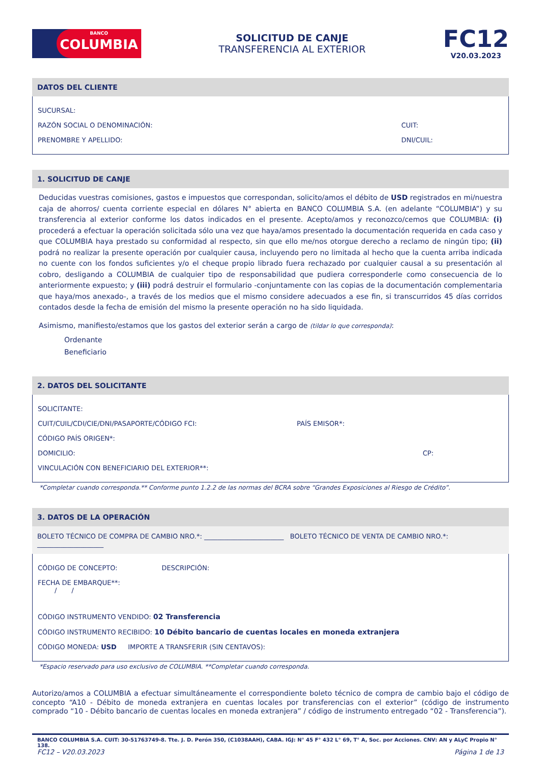BANCO COLUMBIA
SOLICITUD DE CANJE
TRANSFERENCIA AL EXTERIOR
FC12
V20.03.2023
DATOS DEL CLIENTE
SUCURSAL:
RAZÓN SOCIAL O DENOMINACIÓN: CUIT:
PRENOMBRE Y APELLIDO: DNI/CUIL:
1. SOLICITUD DE CANJE
Deducidas vuestras comisiones, gastos e impuestos que correspondan, solicito/amos el débito de USD registrados en mi/nuestra caja de ahorros/ cuenta corriente especial en dólares N° abierta en BANCO COLUMBIA S.A. (en adelante “COLUMBIA”) y su transferencia al exterior conforme los datos indicados en el presente. Acepto/amos y reconozco/cemos que COLUMBIA: (i) procederá a efectuar la operación solicitada sólo una vez que haya/amos presentado la documentación requerida en cada caso y que COLUMBIA haya prestado su conformidad al respecto, sin que ello me/nos otorgue derecho a reclamo de ningún tipo; (ii) podrá no realizar la presente operación por cualquier causa, incluyendo pero no limitada al hecho que la cuenta arriba indicada no cuente con los fondos suficientes y/o el cheque propio librado fuera rechazado por cualquier causal a su presentación al cobro, desligando a COLUMBIA de cualquier tipo de responsabilidad que pudiera corresponderle como consecuencia de lo anteriormente expuesto; y (iii) podrá destruir el formulario -conjuntamente con las copias de la documentación complementaria que haya/mos anexado-, a través de los medios que el mismo considere adecuados a ese fin, si transcurridos 45 días corridos contados desde la fecha de emisión del mismo la presente operación no ha sido liquidada.
Asimismo, manifiesto/estamos que los gastos del exterior serán a cargo de (tildar lo que corresponda):
Ordenante
Beneficiario
2. DATOS DEL SOLICITANTE
SOLICITANTE:
CUIT/CUIL/CDI/CIE/DNI/PASAPORTE/CÓDIGO FCI: PAÍS EMISOR*:
CÓDIGO PAÍS ORIGEN*:
DOMICILIO: CP:
VINCULACIÓN CON BENEFICIARIO DEL EXTERIOR**:
*Completar cuando corresponda.** Conforme punto 1.2.2 de las normas del BCRA sobre “Grandes Exposiciones al Riesgo de Crédito”.
3. DATOS DE LA OPERACIÓN
BOLETO TÉCNICO DE COMPRA DE CAMBIO NRO.*: ________________________ BOLETO TÉCNICO DE VENTA DE CAMBIO NRO.*: ____________________
CÓDIGO DE CONCEPTO: DESCRIPCIÓN:
FECHA DE EMBARQUE**:
/ /
CÓDIGO INSTRUMENTO VENDIDO: 02 Transferencia
CÓDIGO INSTRUMENTO RECIBIDO: 10 Débito bancario de cuentas locales en moneda extranjera
CÓDIGO MONEDA: USD IMPORTE A TRANSFERIR (SIN CENTAVOS):
*Espacio reservado para uso exclusivo de COLUMBIA. **Completar cuando corresponda.
Autorizo/amos a COLUMBIA a efectuar simultáneamente el correspondiente boleto técnico de compra de cambio bajo el código de concepto “A10 - Débito de moneda extranjera en cuentas locales por transferencias con el exterior” (código de instrumento comprado “10 - Débito bancario de cuentas locales en moneda extranjera” / código de instrumento entregado “02 - Transferencia”).
BANCO COLUMBIA S.A. CUIT: 30-51763749-8. Tte. J. D. Perón 350, (C1038AAH), CABA. IGJ: N° 45 F° 432 L° 69, T° A, Soc. por Acciones. CNV: AN y ALyC Propio N° 138.
FC12 – V20.03.2023 Página 1 de 13